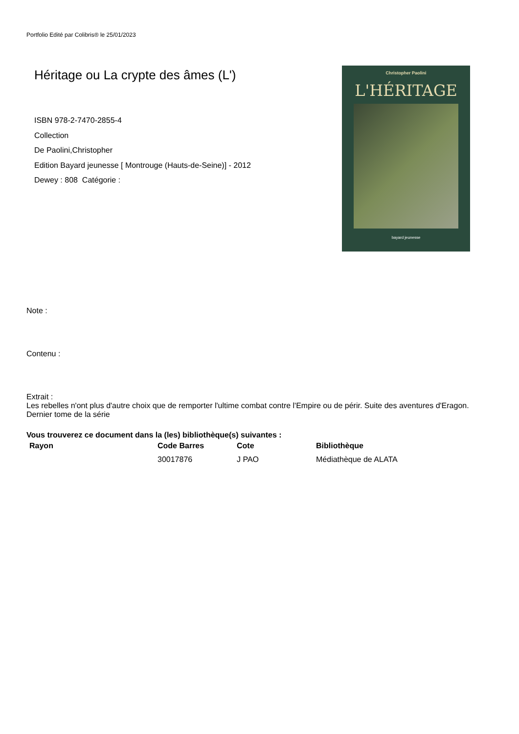Portfolio Edité par Colibris® le 25/01/2023
Héritage ou La crypte des âmes (L')
ISBN 978-2-7470-2855-4
Collection
De Paolini,Christopher
Edition Bayard jeunesse [ Montrouge (Hauts-de-Seine)] - 2012
Dewey : 808 Catégorie :
Christopher Paolini
L'HÉRITAGE
bayard jeunesse
Note :
Contenu :
Extrait :
Les rebelles n'ont plus d'autre choix que de remporter l'ultime combat contre l'Empire ou de périr. Suite des aventures d'Eragon. Dernier tome de la série
Vous trouverez ce document dans la (les) bibliothèque(s) suivantes :
| Rayon | Code Barres | Cote | Bibliothèque |
| --- | --- | --- | --- |
| | 30017876 | J PAO | Médiathèque de ALATA |